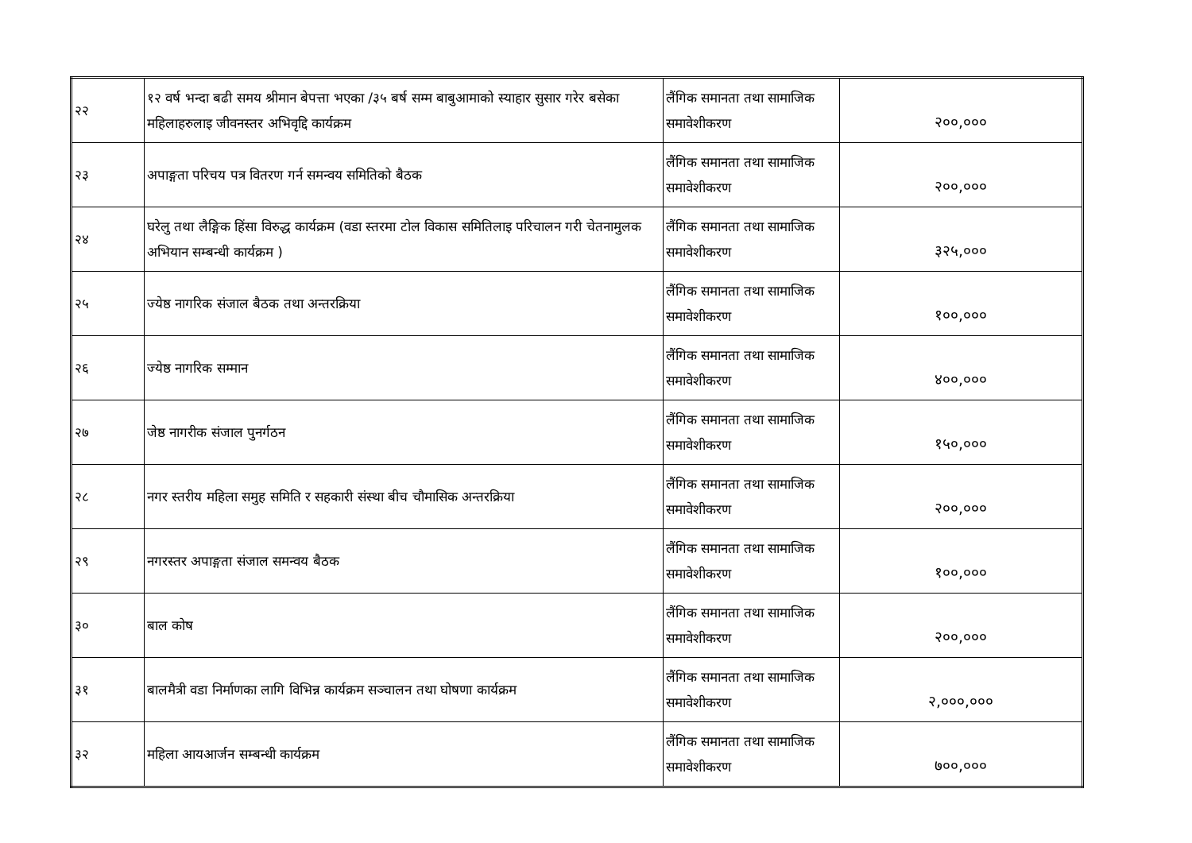| २२ | १२ वर्ष भन्दा बढी समय श्रीमान बेपत्ता भएका /३५ बर्ष सम्म बाबुआमाको स्याहार सुसार गरेर बसेका महिलाहरुलाइ जीवनस्तर अभिवृद्दि कार्यक्रम | लैंगिक समानता तथा सामाजिक समावेशीकरण | २००,००० |
| २३ | अपाङ्गता परिचय पत्र वितरण गर्न समन्वय समितिको बैठक | लैंगिक समानता तथा सामाजिक समावेशीकरण | २००,००० |
| २४ | घरेलु तथा लैङ्गिक हिंसा विरुद्ध कार्यक्रम (वडा स्तरमा टोल विकास समितिलाइ परिचालन गरी चेतनामुलक अभियान सम्बन्धी कार्यक्रम ) | लैंगिक समानता तथा सामाजिक समावेशीकरण | ३२५,००० |
| २५ | ज्येष्ठ नागरिक संजाल बैठक तथा अन्तरक्रिया | लैंगिक समानता तथा सामाजिक समावेशीकरण | १००,००० |
| २६ | ज्येष्ठ नागरिक सम्मान | लैंगिक समानता तथा सामाजिक समावेशीकरण | ४००,००० |
| २७ | जेष्ठ नागरीक संजाल पुनर्गठन | लैंगिक समानता तथा सामाजिक समावेशीकरण | १५०,००० |
| २८ | नगर स्तरीय महिला समुह समिति र सहकारी संस्था बीच चौमासिक अन्तरक्रिया | लैंगिक समानता तथा सामाजिक समावेशीकरण | २००,००० |
| २९ | नगरस्तर अपाङ्गता संजाल समन्वय बैठक | लैंगिक समानता तथा सामाजिक समावेशीकरण | १००,००० |
| ३० | बाल कोष | लैंगिक समानता तथा सामाजिक समावेशीकरण | २००,००० |
| ३१ | बालमैत्री वडा निर्माणका लागि विभिन्न कार्यक्रम सञ्चालन तथा घोषणा कार्यक्रम | लैंगिक समानता तथा सामाजिक समावेशीकरण | २,०००,००० |
| ३२ | महिला आयआर्जन सम्बन्धी कार्यक्रम | लैंगिक समानता तथा सामाजिक समावेशीकरण | ७००,००० |